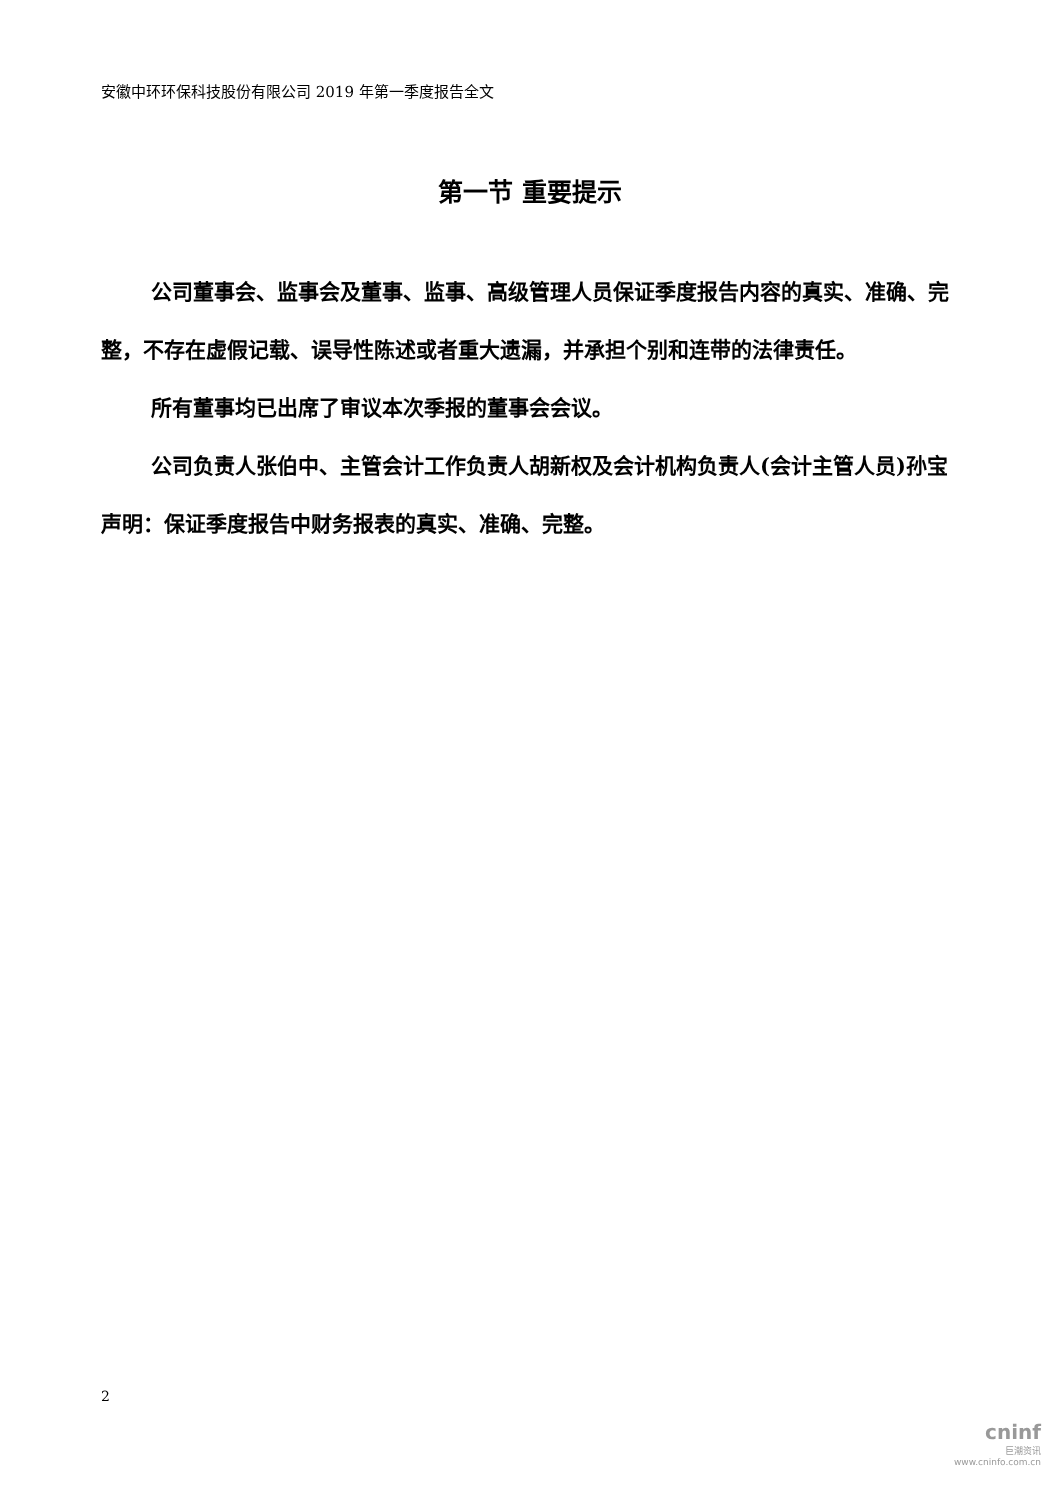安徽中环环保科技股份有限公司 2019 年第一季度报告全文
第一节 重要提示
公司董事会、监事会及董事、监事、高级管理人员保证季度报告内容的真实、准确、完整，不存在虚假记载、误导性陈述或者重大遗漏，并承担个别和连带的法律责任。
所有董事均已出席了审议本次季报的董事会会议。
公司负责人张伯中、主管会计工作负责人胡新权及会计机构负责人(会计主管人员)孙宝声明：保证季度报告中财务报表的真实、准确、完整。
2
cninf
巨潮资讯
www.cninfo.com.cn